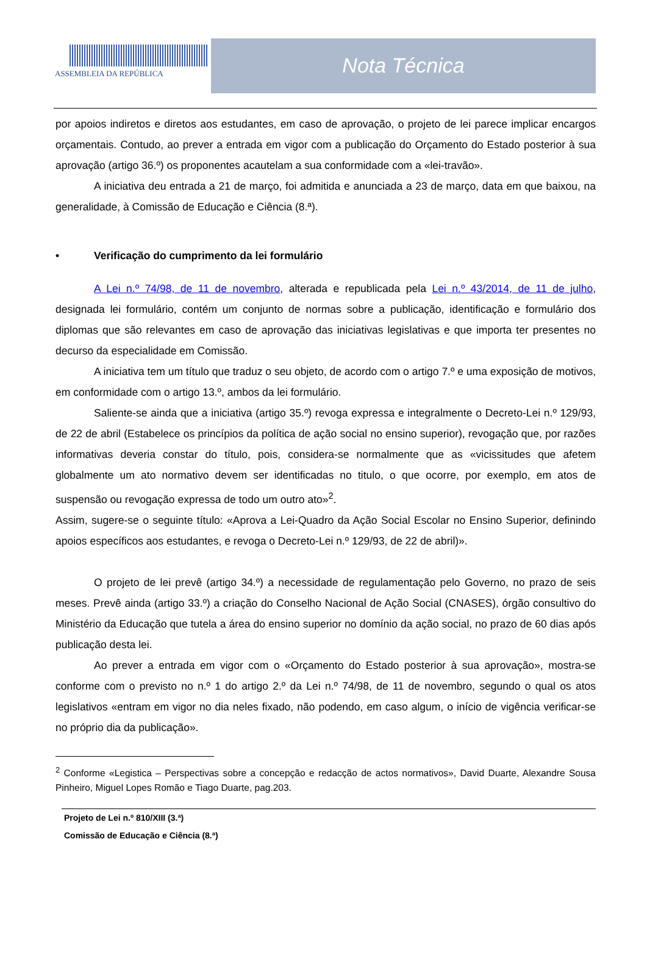ASSEMBLEIA DA REPÚBLICA
Nota Técnica
por apoios indiretos e diretos aos estudantes, em caso de aprovação, o projeto de lei parece implicar encargos orçamentais. Contudo, ao prever a entrada em vigor com a publicação do Orçamento do Estado posterior à sua aprovação (artigo 36.º) os proponentes acautelam a sua conformidade com a «lei-travão».
A iniciativa deu entrada a 21 de março, foi admitida e anunciada a 23 de março, data em que baixou, na generalidade, à Comissão de Educação e Ciência (8.ª).
• Verificação do cumprimento da lei formulário
A Lei n.º 74/98, de 11 de novembro, alterada e republicada pela Lei n.º 43/2014, de 11 de julho, designada lei formulário, contém um conjunto de normas sobre a publicação, identificação e formulário dos diplomas que são relevantes em caso de aprovação das iniciativas legislativas e que importa ter presentes no decurso da especialidade em Comissão.
A iniciativa tem um título que traduz o seu objeto, de acordo com o artigo 7.º e uma exposição de motivos, em conformidade com o artigo 13.º, ambos da lei formulário.
Saliente-se ainda que a iniciativa (artigo 35.º) revoga expressa e integralmente o Decreto-Lei n.º 129/93, de 22 de abril (Estabelece os princípios da política de ação social no ensino superior), revogação que, por razões informativas deveria constar do título, pois, considera-se normalmente que as «vicissitudes que afetem globalmente um ato normativo devem ser identificadas no titulo, o que ocorre, por exemplo, em atos de suspensão ou revogação expressa de todo um outro ato»<sup>2</sup>.
Assim, sugere-se o seguinte título: «Aprova a Lei-Quadro da Ação Social Escolar no Ensino Superior, definindo apoios específicos aos estudantes, e revoga o Decreto-Lei n.º 129/93, de 22 de abril)».
O projeto de lei prevê (artigo 34.º) a necessidade de regulamentação pelo Governo, no prazo de seis meses. Prevê ainda (artigo 33.º) a criação do Conselho Nacional de Ação Social (CNASES), órgão consultivo do Ministério da Educação que tutela a área do ensino superior no domínio da ação social, no prazo de 60 dias após publicação desta lei.
Ao prever a entrada em vigor com o «Orçamento do Estado posterior à sua aprovação», mostra-se conforme com o previsto no n.º 1 do artigo 2.º da Lei n.º 74/98, de 11 de novembro, segundo o qual os atos legislativos «entram em vigor no dia neles fixado, não podendo, em caso algum, o início de vigência verificar-se no próprio dia da publicação».
<sup>2</sup> Conforme «Legistica – Perspectivas sobre a concepção e redacção de actos normativos», David Duarte, Alexandre Sousa Pinheiro, Miguel Lopes Romão e Tiago Duarte, pag.203.
Projeto de Lei n.º 810/XIII (3.ª)
Comissão de Educação e Ciência (8.ª)